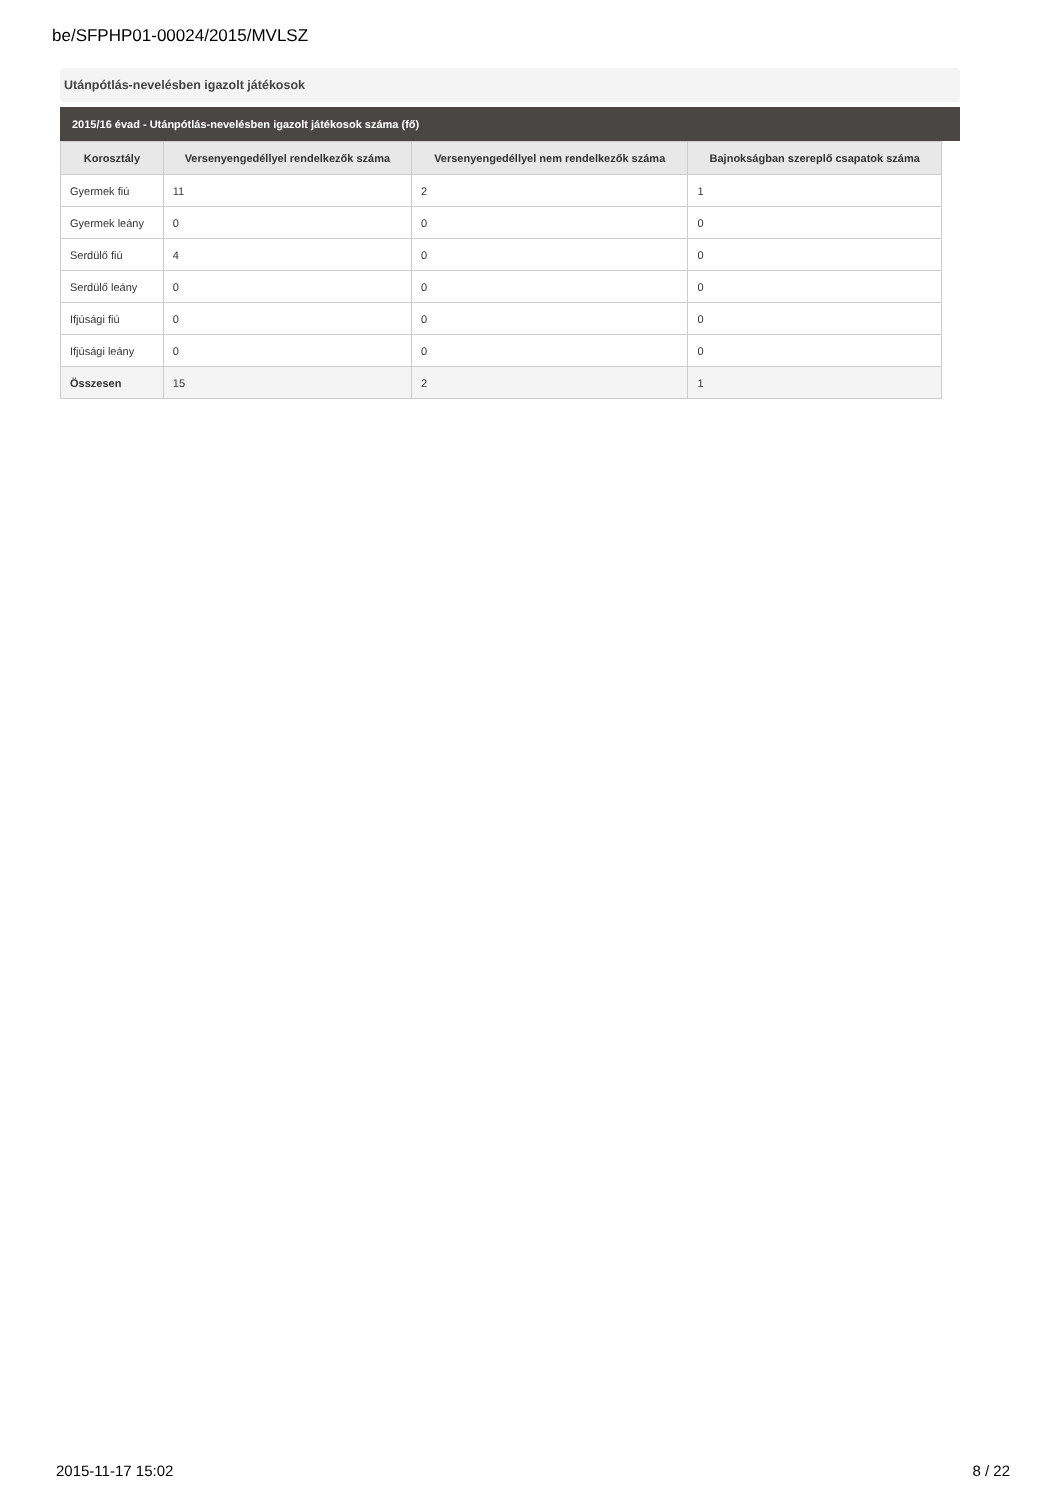be/SFPHP01-00024/2015/MVLSZ
Utánpótlás-nevelésben igazolt játékosok
2015/16 évad - Utánpótlás-nevelésben igazolt játékosok száma (fő)
| Korosztály | Versenyengedéllyel rendelkezők száma | Versenyengedéllyel nem rendelkezők száma | Bajnokságban szereplő csapatok száma |
| --- | --- | --- | --- |
| Gyermek fiú | 11 | 2 | 1 |
| Gyermek leány | 0 | 0 | 0 |
| Serdülő fiú | 4 | 0 | 0 |
| Serdülő leány | 0 | 0 | 0 |
| Ifjúsági fiú | 0 | 0 | 0 |
| Ifjúsági leány | 0 | 0 | 0 |
| Összesen | 15 | 2 | 1 |
2015-11-17 15:02 8 / 22